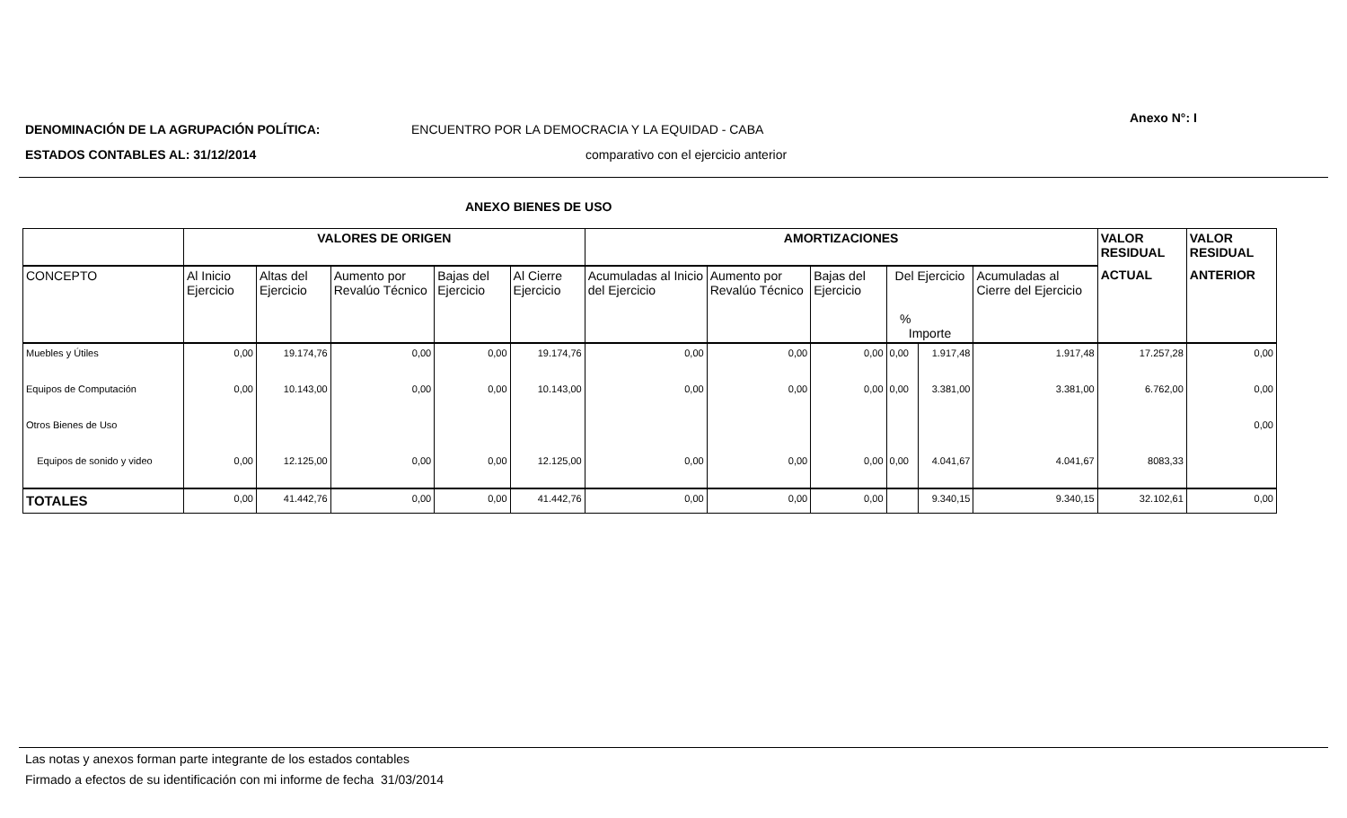DENOMINACIÓN DE LA AGRUPACIÓN POLÍTICA: ENCUENTRO POR LA DEMOCRACIA Y LA EQUIDAD - CABA Anexo N°: I
ESTADOS CONTABLES AL: 31/12/2014 comparativo con el ejercicio anterior
ANEXO BIENES DE USO
| | VALORES DE ORIGEN | | | | | AMORTIZACIONES | | | | | | VALOR RESIDUAL | VALOR RESIDUAL |
| --- | --- | --- | --- | --- | --- | --- | --- | --- | --- | --- | --- | --- | --- |
| CONCEPTO | Al Inicio Ejercicio | Altas del Ejercicio | Aumento por Revalúo Técnico | Bajas del Ejercicio | Al Cierre Ejercicio | Acumuladas al Inicio del Ejercicio | Aumento por Revalúo Técnico | Bajas del Ejercicio | Del Ejercicio % Importe | | Acumuladas al Cierre del Ejercicio | ACTUAL | ANTERIOR |
| Muebles y Útiles | 0,00 | 19.174,76 | 0,00 | 0,00 | 19.174,76 | 0,00 | 0,00 | 0,00 | 0,00 | 1.917,48 | 1.917,48 | 17.257,28 | 0,00 |
| Equipos de Computación | 0,00 | 10.143,00 | 0,00 | 0,00 | 10.143,00 | 0,00 | 0,00 | 0,00 | 0,00 | 3.381,00 | 3.381,00 | 6.762,00 | 0,00 |
| Otros Bienes de Uso | | | | | | | | | | | | | 0,00 |
| Equipos de sonido y video | 0,00 | 12.125,00 | 0,00 | 0,00 | 12.125,00 | 0,00 | 0,00 | 0,00 | 0,00 | 4.041,67 | 4.041,67 | 8083,33 | |
| TOTALES | 0,00 | 41.442,76 | 0,00 | 0,00 | 41.442,76 | 0,00 | 0,00 | 0,00 | | 9.340,15 | 9.340,15 | 32.102,61 | 0,00 |
Las notas y anexos forman parte integrante de los estados contables
Firmado a efectos de su identificación con mi informe de fecha 31/03/2014